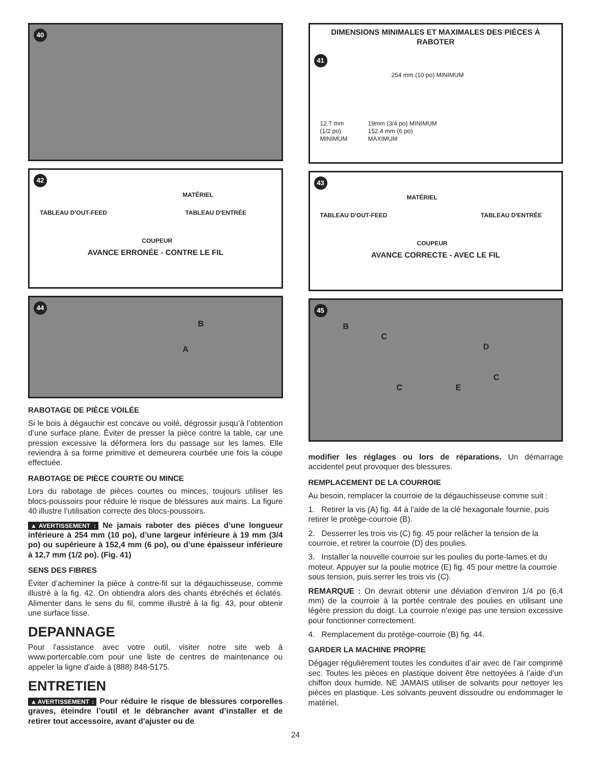40
42
MATÉRIEL
TABLEAU D'OUT-FEED TABLEAU D'ENTRÉE
COUPEUR
AVANCE ERRONÉE - CONTRE LE FIL
44
B
A
RABOTAGE DE PIÈCE VOILÉE
Si le bois à dégauchir est concave ou voilé, dégrossir jusqu’à l’obtention d’une surface plane. Éviter de presser la pièce contre la table, car une pression excessive la déformera lors du passage sur les lames. Elle reviendra à sa forme primitive et demeurera courbée une fois la coupe effectuée.
RABOTAGE DE PIÈCE COURTE OU MINCE
Lors du rabotage de pièces courtes ou minces, toujours utiliser les blocs-poussoirs pour réduire le risque de blessures aux mains. La figure 40 illustre l’utilisation correcte des blocs-poussoirs.
▲AVERTISSEMENT : Ne jamais raboter des pièces d’une longueur inférieure à 254 mm (10 po), d’une largeur inférieure à 19 mm (3/4 po) ou supérieure à 152,4 mm (6 po), ou d’une épaisseur inférieure à 12,7 mm (1/2 po). (Fig. 41)
SENS DES FIBRES
Éviter d’acheminer la pièce à contre-fil sur la dégauchisseuse, comme illustré à la fig. 42. On obtiendra alors des chants ébréchés et éclatés. Alimenter dans le sens du fil, comme illustré à la fig. 43, pour obtenir une surface lisse.
DEPANNAGE
Pour l'assistance avec votre outil, visiter notre site web à www.portercable.com pour une liste de centres de maintenance ou appeler la ligne d'aide à (888) 848-5175.
ENTRETIEN
▲AVERTISSEMENT : Pour réduire le risque de blessures corporelles graves, éteindre l’outil et le débrancher avant d’installer et de retirer tout accessoire, avant d'ajuster ou de
DIMENSIONS MINIMALES ET MAXIMALES DES PIÈCES À RABOTER
41
254 mm (10 po) MINIMUM
12.7 mm
(1/2 po)
MINIMUM
19mm (3/4 po) MINIMUM
152.4 mm (6 po)
MAXIMUM
43
MATÉRIEL
TABLEAU D'OUT-FEED TABLEAU D'ENTRÉE
COUPEUR
AVANCE CORRECTE - AVEC LE FIL
45
B
C
D
C
C E
modifier les réglages ou lors de réparations. Un démarrage accidentel peut provoquer des blessures.
REMPLACEMENT DE LA COURROIE
Au besoin, remplacer la courroie de la dégauchisseuse comme suit :
1. Retirer la vis (A) fig. 44 à l’aide de la clé hexagonale fournie, puis retirer le protège-courroie (B).
2. Desserrer les trois vis (C) fig. 45 pour relâcher la tension de la courroie, et retirer la courroie (D) des poulies.
3. Installer la nouvelle courroie sur les poulies du porte-lames et du moteur. Appuyer sur la poulie motrice (E) fig. 45 pour mettre la courroie sous tension, puis serrer les trois vis (C).
REMARQUE : On devrait obtenir une déviation d’environ 1/4 po (6,4 mm) de la courroie à la portée centrale des poulies en utilisant une légère pression du doigt. La courroie n’exige pas une tension excessive pour fonctionner correctement.
4. Remplacement du protège-courroie (B) fig. 44.
GARDER LA MACHINE PROPRE
Dégager régulièrement toutes les conduites d’air avec de l’air comprimé sec. Toutes les pièces en plastique doivent être nettoyées à l’aide d’un chiffon doux humide. NE JAMAIS utiliser de solvants pour nettoyer les pièces en plastique. Les solvants peuvent dissoudre ou endommager le matériel.
24